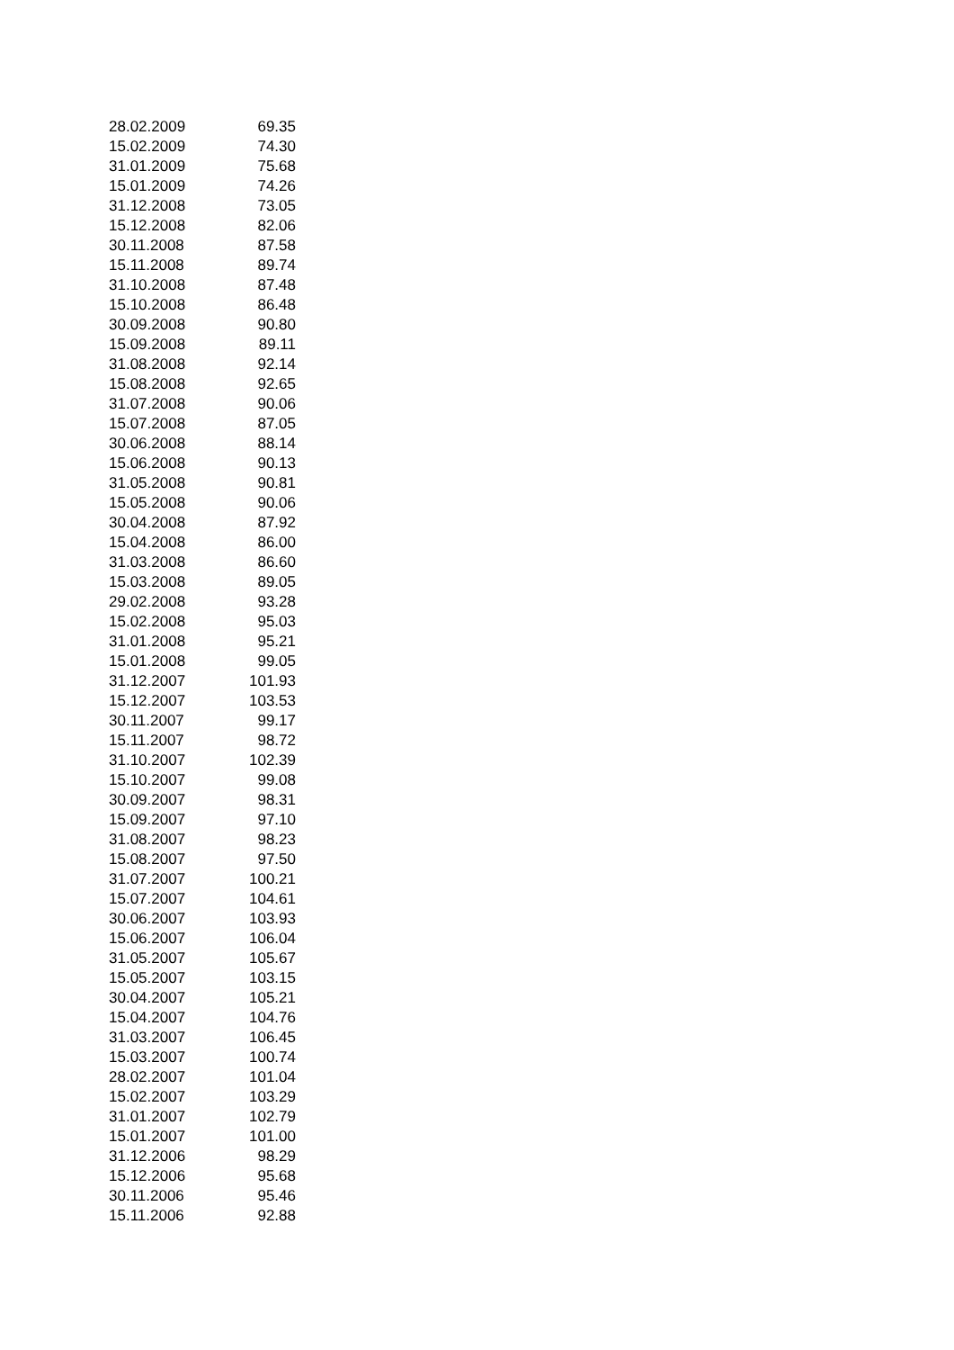| 28.02.2009 | 69.35 |
| 15.02.2009 | 74.30 |
| 31.01.2009 | 75.68 |
| 15.01.2009 | 74.26 |
| 31.12.2008 | 73.05 |
| 15.12.2008 | 82.06 |
| 30.11.2008 | 87.58 |
| 15.11.2008 | 89.74 |
| 31.10.2008 | 87.48 |
| 15.10.2008 | 86.48 |
| 30.09.2008 | 90.80 |
| 15.09.2008 | 89.11 |
| 31.08.2008 | 92.14 |
| 15.08.2008 | 92.65 |
| 31.07.2008 | 90.06 |
| 15.07.2008 | 87.05 |
| 30.06.2008 | 88.14 |
| 15.06.2008 | 90.13 |
| 31.05.2008 | 90.81 |
| 15.05.2008 | 90.06 |
| 30.04.2008 | 87.92 |
| 15.04.2008 | 86.00 |
| 31.03.2008 | 86.60 |
| 15.03.2008 | 89.05 |
| 29.02.2008 | 93.28 |
| 15.02.2008 | 95.03 |
| 31.01.2008 | 95.21 |
| 15.01.2008 | 99.05 |
| 31.12.2007 | 101.93 |
| 15.12.2007 | 103.53 |
| 30.11.2007 | 99.17 |
| 15.11.2007 | 98.72 |
| 31.10.2007 | 102.39 |
| 15.10.2007 | 99.08 |
| 30.09.2007 | 98.31 |
| 15.09.2007 | 97.10 |
| 31.08.2007 | 98.23 |
| 15.08.2007 | 97.50 |
| 31.07.2007 | 100.21 |
| 15.07.2007 | 104.61 |
| 30.06.2007 | 103.93 |
| 15.06.2007 | 106.04 |
| 31.05.2007 | 105.67 |
| 15.05.2007 | 103.15 |
| 30.04.2007 | 105.21 |
| 15.04.2007 | 104.76 |
| 31.03.2007 | 106.45 |
| 15.03.2007 | 100.74 |
| 28.02.2007 | 101.04 |
| 15.02.2007 | 103.29 |
| 31.01.2007 | 102.79 |
| 15.01.2007 | 101.00 |
| 31.12.2006 | 98.29 |
| 15.12.2006 | 95.68 |
| 30.11.2006 | 95.46 |
| 15.11.2006 | 92.88 |